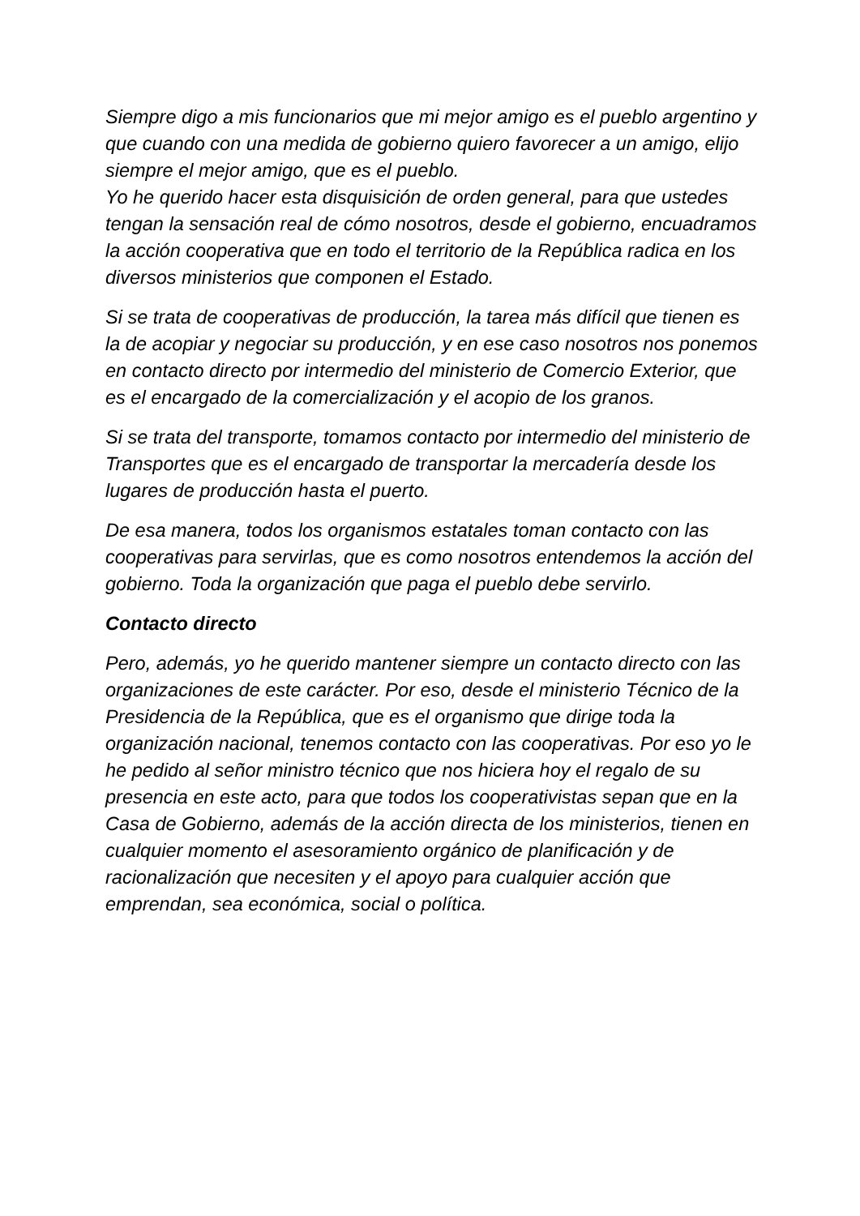Siempre digo a mis funcionarios que mi mejor amigo es el pueblo argentino y que cuando con una medida de gobierno quiero favorecer a un amigo, elijo siempre el mejor amigo, que es el pueblo.
Yo he querido hacer esta disquisición de orden general, para que ustedes tengan la sensación real de cómo nosotros, desde el gobierno, encuadramos la acción cooperativa que en todo el territorio de la República radica en los diversos ministerios que componen el Estado.
Si se trata de cooperativas de producción, la tarea más difícil que tienen es la de acopiar y negociar su producción, y en ese caso nosotros nos ponemos en contacto directo por intermedio del ministerio de Comercio Exterior, que es el encargado de la comercialización y el acopio de los granos.
Si se trata del transporte, tomamos contacto por intermedio del ministerio de Transportes que es el encargado de transportar la mercadería desde los lugares de producción hasta el puerto.
De esa manera, todos los organismos estatales toman contacto con las cooperativas para servirlas, que es como nosotros entendemos la acción del gobierno. Toda la organización que paga el pueblo debe servirlo.
Contacto directo
Pero, además, yo he querido mantener siempre un contacto directo con las organizaciones de este carácter. Por eso, desde el ministerio Técnico de la Presidencia de la República, que es el organismo que dirige toda la organización nacional, tenemos contacto con las cooperativas. Por eso yo le he pedido al señor ministro técnico que nos hiciera hoy el regalo de su presencia en este acto, para que todos los cooperativistas sepan que en la Casa de Gobierno, además de la acción directa de los ministerios, tienen en cualquier momento el asesoramiento orgánico de planificación y de racionalización que necesiten y el apoyo para cualquier acción que emprendan, sea económica, social o política.